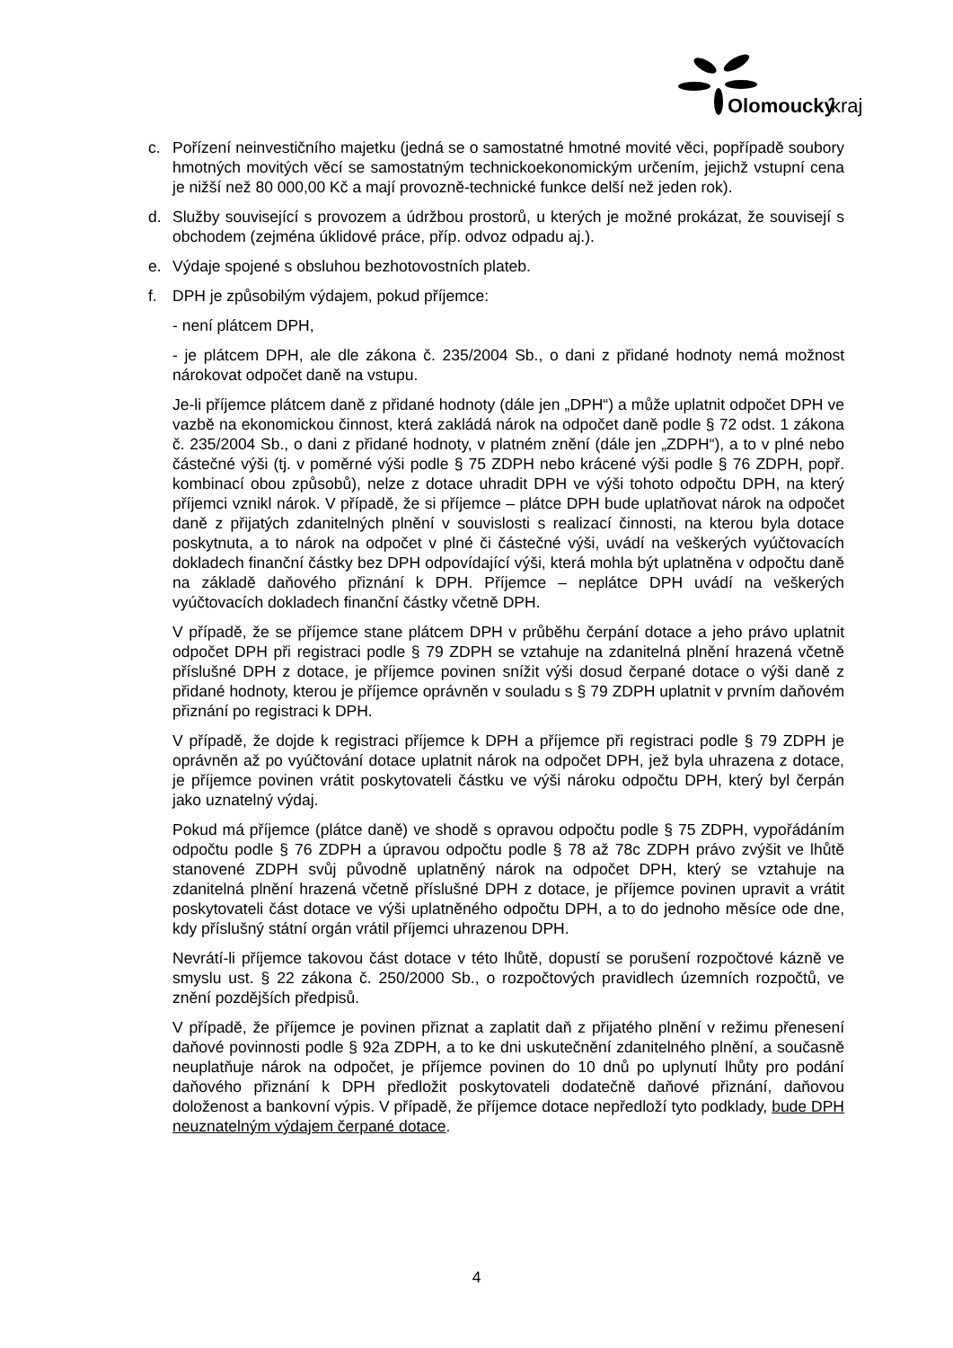Olomoucký
kraj
c. Pořízení neinvestičního majetku (jedná se o samostatné hmotné movité věci, popřípadě soubory hmotných movitých věcí se samostatným technickoekonomickým určením, jejichž vstupní cena je nižší než 80 000,00 Kč a mají provozně-technické funkce delší než jeden rok).
d. Služby související s provozem a údržbou prostorů, u kterých je možné prokázat, že souvisejí s obchodem (zejména úklidové práce, příp. odvoz odpadu aj.).
e. Výdaje spojené s obsluhou bezhotovostních plateb.
f. DPH je způsobilým výdajem, pokud příjemce:
- není plátcem DPH,
- je plátcem DPH, ale dle zákona č. 235/2004 Sb., o dani z přidané hodnoty nemá možnost nárokovat odpočet daně na vstupu.
Je-li příjemce plátcem daně z přidané hodnoty (dále jen „DPH“) a může uplatnit odpočet DPH ve vazbě na ekonomickou činnost, která zakládá nárok na odpočet daně podle § 72 odst. 1 zákona č. 235/2004 Sb., o dani z přidané hodnoty, v platném znění (dále jen „ZDPH“), a to v plné nebo částečné výši (tj. v poměrné výši podle § 75 ZDPH nebo krácené výši podle § 76 ZDPH, popř. kombinací obou způsobů), nelze z dotace uhradit DPH ve výši tohoto odpočtu DPH, na který příjemci vznikl nárok. V případě, že si příjemce – plátce DPH bude uplatňovat nárok na odpočet daně z přijatých zdanitelných plnění v souvislosti s realizací činnosti, na kterou byla dotace poskytnuta, a to nárok na odpočet v plné či částečné výši, uvádí na veškerých vyúčtovacích dokladech finanční částky bez DPH odpovídající výši, která mohla být uplatněna v odpočtu daně na základě daňového přiznání k DPH. Příjemce – neplátce DPH uvádí na veškerých vyúčtovacích dokladech finanční částky včetně DPH.
V případě, že se příjemce stane plátcem DPH v průběhu čerpání dotace a jeho právo uplatnit odpočet DPH při registraci podle § 79 ZDPH se vztahuje na zdanitelná plnění hrazená včetně příslušné DPH z dotace, je příjemce povinen snížit výši dosud čerpané dotace o výši daně z přidané hodnoty, kterou je příjemce oprávněn v souladu s § 79 ZDPH uplatnit v prvním daňovém přiznání po registraci k DPH.
V případě, že dojde k registraci příjemce k DPH a příjemce při registraci podle § 79 ZDPH je oprávněn až po vyúčtování dotace uplatnit nárok na odpočet DPH, jež byla uhrazena z dotace, je příjemce povinen vrátit poskytovateli částku ve výši nároku odpočtu DPH, který byl čerpán jako uznatelný výdaj.
Pokud má příjemce (plátce daně) ve shodě s opravou odpočtu podle § 75 ZDPH, vypořádáním odpočtu podle § 76 ZDPH a úpravou odpočtu podle § 78 až 78c ZDPH právo zvýšit ve lhůtě stanovené ZDPH svůj původně uplatněný nárok na odpočet DPH, který se vztahuje na zdanitelná plnění hrazená včetně příslušné DPH z dotace, je příjemce povinen upravit a vrátit poskytovateli část dotace ve výši uplatněného odpočtu DPH, a to do jednoho měsíce ode dne, kdy příslušný státní orgán vrátil příjemci uhrazenou DPH.
Nevrátí-li příjemce takovou část dotace v této lhůtě, dopustí se porušení rozpočtové kázně ve smyslu ust. § 22 zákona č. 250/2000 Sb., o rozpočtových pravidlech územních rozpočtů, ve znění pozdějších předpisů.
V případě, že příjemce je povinen přiznat a zaplatit daň z přijatého plnění v režimu přenesení daňové povinnosti podle § 92a ZDPH, a to ke dni uskutečnění zdanitelného plnění, a současně neuplatňuje nárok na odpočet, je příjemce povinen do 10 dnů po uplynutí lhůty pro podání daňového přiznání k DPH předložit poskytovateli dodatečně daňové přiznání, daňovou doloženost a bankovní výpis. V případě, že příjemce dotace nepředloží tyto podklady, bude DPH neuznatelným výdajem čerpané dotace.
4